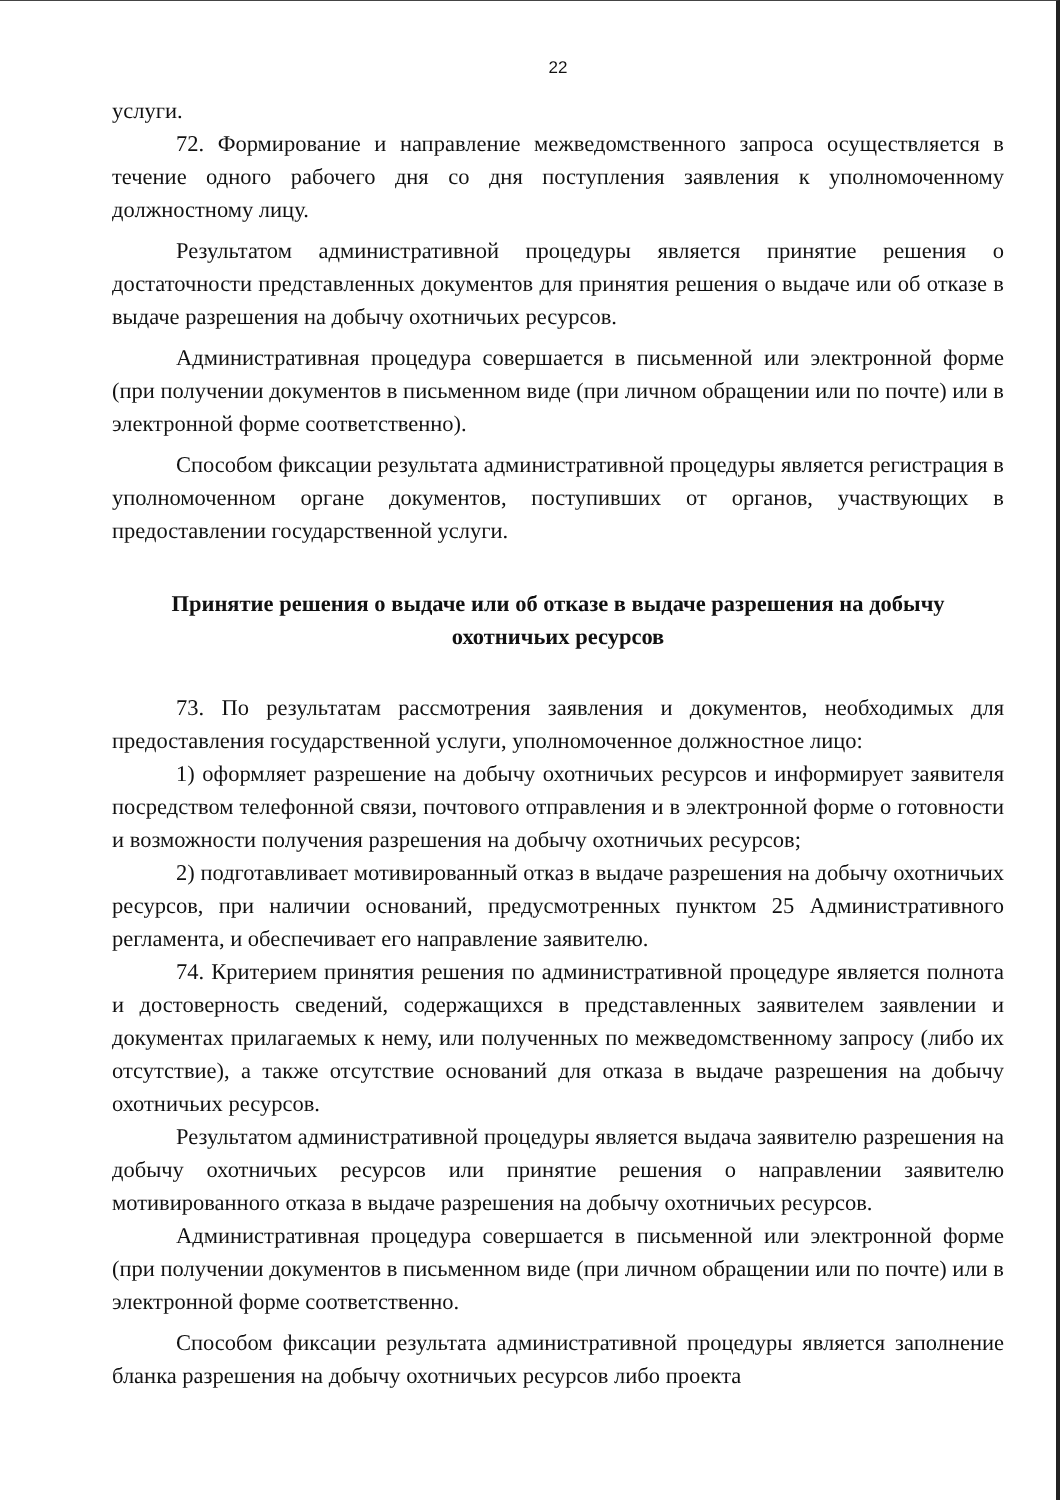22
услуги.
72. Формирование и направление межведомственного запроса осуществляется в течение одного рабочего дня со дня поступления заявления к уполномоченному должностному лицу.
Результатом административной процедуры является принятие решения о достаточности представленных документов для принятия решения о выдаче или об отказе в выдаче разрешения на добычу охотничьих ресурсов.
Административная процедура совершается в письменной или электронной форме (при получении документов в письменном виде (при личном обращении или по почте) или в электронной форме соответственно).
Способом фиксации результата административной процедуры является регистрация в уполномоченном органе документов, поступивших от органов, участвующих в предоставлении государственной услуги.
Принятие решения о выдаче или об отказе в выдаче разрешения на добычу охотничьих ресурсов
73. По результатам рассмотрения заявления и документов, необходимых для предоставления государственной услуги, уполномоченное должностное лицо:
1) оформляет разрешение на добычу охотничьих ресурсов и информирует заявителя посредством телефонной связи, почтового отправления и в электронной форме о готовности и возможности получения разрешения на добычу охотничьих ресурсов;
2) подготавливает мотивированный отказ в выдаче разрешения на добычу охотничьих ресурсов, при наличии оснований, предусмотренных пунктом 25 Административного регламента, и обеспечивает его направление заявителю.
74. Критерием принятия решения по административной процедуре является полнота и достоверность сведений, содержащихся в представленных заявителем заявлении и документах прилагаемых к нему, или полученных по межведомственному запросу (либо их отсутствие), а также отсутствие оснований для отказа в выдаче разрешения на добычу охотничьих ресурсов.
Результатом административной процедуры является выдача заявителю разрешения на добычу охотничьих ресурсов или принятие решения о направлении заявителю мотивированного отказа в выдаче разрешения на добычу охотничьих ресурсов.
Административная процедура совершается в письменной или электронной форме (при получении документов в письменном виде (при личном обращении или по почте) или в электронной форме соответственно.
Способом фиксации результата административной процедуры является заполнение бланка разрешения на добычу охотничьих ресурсов либо проекта